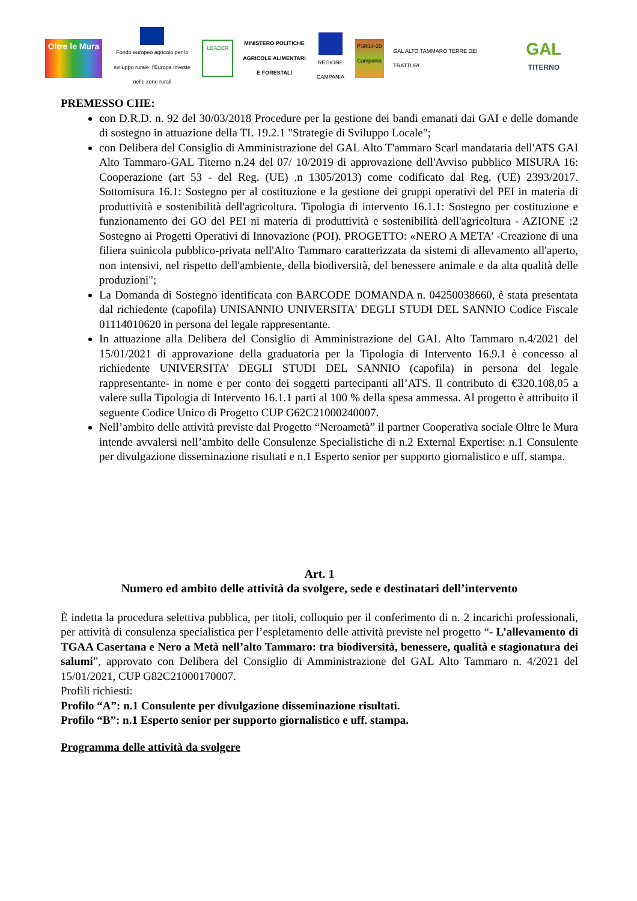Oltre le Mura
Fondo europeo agricolo per lo sviluppo rurale: l'Europa investe nelle zone rurali
LEADER
MINISTERO POLITICHE AGRICOLE ALIMENTARI E FORESTALI
REGIONE CAMPANIA
PSR14-20 Campania
GAL ALTO TAMMARO TERRE DEI TRATTURI
GAL
TITERNO
PREMESSO CHE:
con D.R.D. n. 92 del 30/03/2018 Procedure per la gestione dei bandi emanati dai GAI e delle domande di sostegno in attuazione della TI. 19.2.1 "Strategie di Sviluppo Locale";
con Delibera del Consiglio di Amministrazione del GAL Alto T'ammaro Scarl mandataria dell'ATS GAI Alto Tammaro-GAL Titerno n.24 del 07/ 10/2019 di approvazione dell'Avviso pubblico MISURA 16: Cooperazione (art 53 - del Reg. (UE) .n 1305/2013) come codificato dal Reg. (UE) 2393/2017. Sottomisura 16.1: Sostegno per al costituzione e la gestione dei gruppi operativi del PEI in materia di produttività e sostenibilità dell'agricoltura. Tipologia di intervento 16.1.1: Sostegno per costituzione e funzionamento dei GO del PEI ni materia di produttività e sostenibilità dell'agricoltura - AZIONE :2 Sostegno ai Progetti Operativi di Innovazione (POI). PROGETTO: «NERO A META' -Creazione di una filiera suinicola pubblico-privata nell'Alto Tammaro caratterizzata da sistemi di allevamento all'aperto, non intensivi, nel rispetto dell'ambiente, della biodiversità, del benessere animale e da alta qualità delle produzioni";
La Domanda di Sostegno identificata con BARCODE DOMANDA n. 04250038660, è stata presentata dal richiedente (capofila) UNISANNIO UNIVERSITA' DEGLI STUDI DEL SANNIO Codice Fiscale 01114010620 in persona del legale rappresentante.
In attuazione alla Delibera del Consiglio di Amministrazione del GAL Alto Tammaro n.4/2021 del 15/01/2021 di approvazione della graduatoria per la Tipologia di Intervento 16.9.1 è concesso al richiedente UNIVERSITA’ DEGLI STUDI DEL SANNIO (capofila) in persona del legale rappresentante- in nome e per conto dei soggetti partecipanti all’ATS. Il contributo di €320.108,05 a valere sulla Tipologia di Intervento 16.1.1 parti al 100 % della spesa ammessa. Al progetto è attribuito il seguente Codice Unico di Progetto CUP G62C21000240007.
Nell’ambito delle attività previste dal Progetto “Neroametà” il partner Cooperativa sociale Oltre le Mura intende avvalersi nell’ambito delle Consulenze Specialistiche di n.2 External Expertise: n.1 Consulente per divulgazione disseminazione risultati e n.1 Esperto senior per supporto giornalistico e uff. stampa.
Art. 1
Numero ed ambito delle attività da svolgere, sede e destinatari dell’intervento
È indetta la procedura selettiva pubblica, per titoli, colloquio per il conferimento di n. 2 incarichi professionali, per attività di consulenza specialistica per l’espletamento delle attività previste nel progetto “- L’allevamento di TGAA Casertana e Nero a Metà nell’alto Tammaro: tra biodiversità, benessere, qualità e stagionatura dei salumi”, approvato con Delibera del Consiglio di Amministrazione del GAL Alto Tammaro n. 4/2021 del 15/01/2021, CUP G82C21000170007.
Profili richiesti:
Profilo “A”: n.1 Consulente per divulgazione disseminazione risultati.
Profilo “B”: n.1 Esperto senior per supporto giornalistico e uff. stampa.
Programma delle attività da svolgere